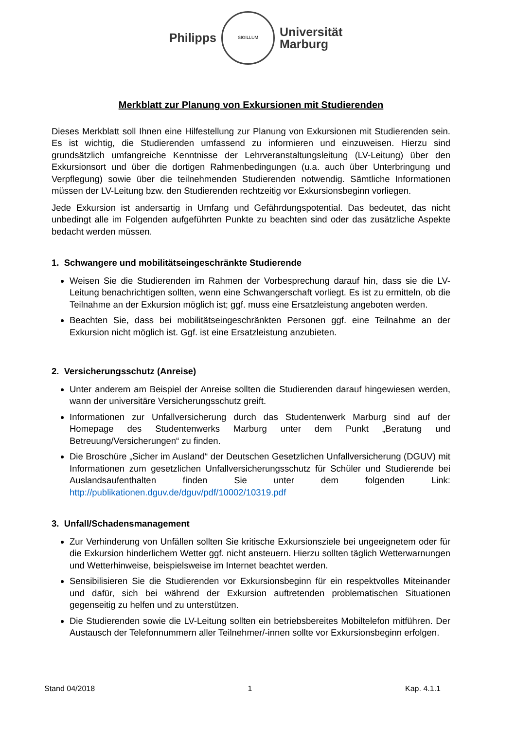Philipps
SIGILLUM
Universität
Marburg
Merkblatt zur Planung von Exkursionen mit Studierenden
Dieses Merkblatt soll Ihnen eine Hilfestellung zur Planung von Exkursionen mit Studierenden sein. Es ist wichtig, die Studierenden umfassend zu informieren und einzuweisen. Hierzu sind grundsätzlich umfangreiche Kenntnisse der Lehrveranstaltungsleitung (LV-Leitung) über den Exkursionsort und über die dortigen Rahmenbedingungen (u.a. auch über Unterbringung und Verpflegung) sowie über die teilnehmenden Studierenden notwendig. Sämtliche Informationen müssen der LV-Leitung bzw. den Studierenden rechtzeitig vor Exkursionsbeginn vorliegen.
Jede Exkursion ist andersartig in Umfang und Gefährdungspotential. Das bedeutet, das nicht unbedingt alle im Folgenden aufgeführten Punkte zu beachten sind oder das zusätzliche Aspekte bedacht werden müssen.
1. Schwangere und mobilitätseingeschränkte Studierende
Weisen Sie die Studierenden im Rahmen der Vorbesprechung darauf hin, dass sie die LV-Leitung benachrichtigen sollten, wenn eine Schwangerschaft vorliegt. Es ist zu ermitteln, ob die Teilnahme an der Exkursion möglich ist; ggf. muss eine Ersatzleistung angeboten werden.
Beachten Sie, dass bei mobilitätseingeschränkten Personen ggf. eine Teilnahme an der Exkursion nicht möglich ist. Ggf. ist eine Ersatzleistung anzubieten.
2. Versicherungsschutz (Anreise)
Unter anderem am Beispiel der Anreise sollten die Studierenden darauf hingewiesen werden, wann der universitäre Versicherungsschutz greift.
Informationen zur Unfallversicherung durch das Studentenwerk Marburg sind auf der Homepage des Studentenwerks Marburg unter dem Punkt „Beratung und Betreuung/Versicherungen“ zu finden.
Die Broschüre „Sicher im Ausland“ der Deutschen Gesetzlichen Unfallversicherung (DGUV) mit Informationen zum gesetzlichen Unfallversicherungsschutz für Schüler und Studierende bei Auslandsaufenthalten finden Sie unter dem folgenden Link: http://publikationen.dguv.de/dguv/pdf/10002/10319.pdf
3. Unfall/Schadensmanagement
Zur Verhinderung von Unfällen sollten Sie kritische Exkursionsziele bei ungeeignetem oder für die Exkursion hinderlichem Wetter ggf. nicht ansteuern. Hierzu sollten täglich Wetterwarnungen und Wetterhinweise, beispielsweise im Internet beachtet werden.
Sensibilisieren Sie die Studierenden vor Exkursionsbeginn für ein respektvolles Miteinander und dafür, sich bei während der Exkursion auftretenden problematischen Situationen gegenseitig zu helfen und zu unterstützen.
Die Studierenden sowie die LV-Leitung sollten ein betriebsbereites Mobiltelefon mitführen. Der Austausch der Telefonnummern aller Teilnehmer/-innen sollte vor Exkursionsbeginn erfolgen.
Stand 04/2018 1 Kap. 4.1.1